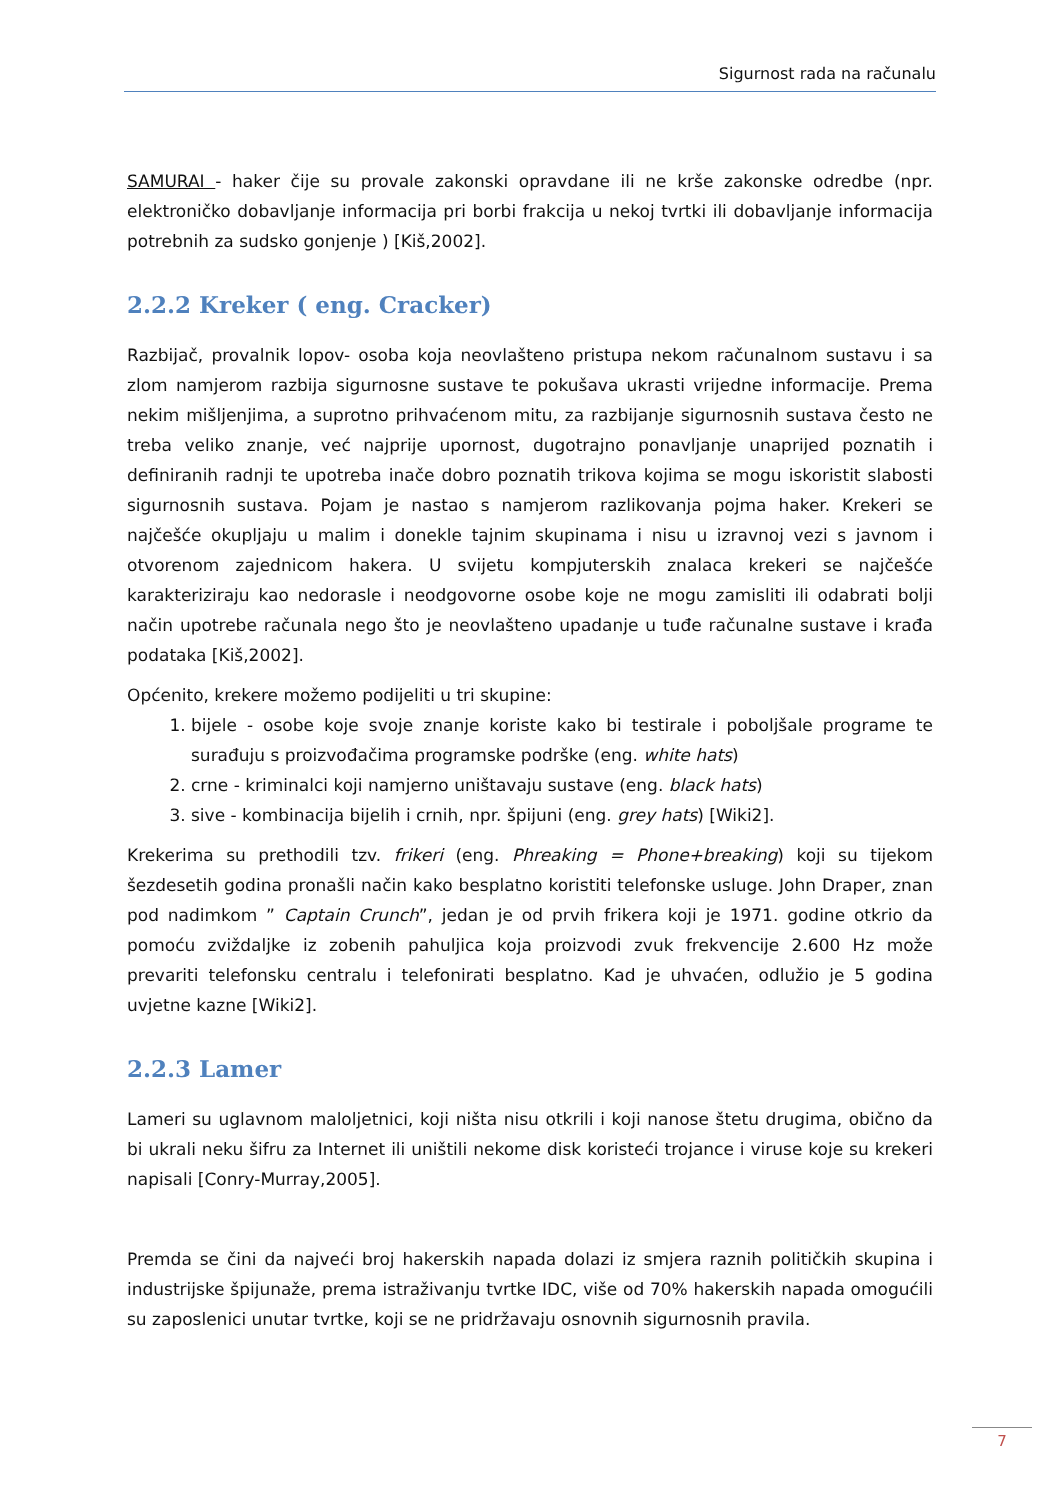Sigurnost rada na računalu
SAMURAI - haker čije su provale zakonski opravdane ili ne krše zakonske odredbe (npr. elektroničko dobavljanje informacija pri borbi frakcija u nekoj tvrtki ili dobavljanje informacija potrebnih za sudsko gonjenje ) [Kiš,2002].
2.2.2 Kreker ( eng. Cracker)
Razbijač, provalnik lopov- osoba koja neovlašteno pristupa nekom računalnom sustavu i sa zlom namjerom razbija sigurnosne sustave te pokušava ukrasti vrijedne informacije. Prema nekim mišljenjima, a suprotno prihvaćenom mitu, za razbijanje sigurnosnih sustava često ne treba veliko znanje, već najprije upornost, dugotrajno ponavljanje unaprijed poznatih i definiranih radnji te upotreba inače dobro poznatih trikova kojima se mogu iskoristit slabosti sigurnosnih sustava. Pojam je nastao s namjerom razlikovanja pojma haker. Krekeri se najčešće okupljaju u malim i donekle tajnim skupinama i nisu u izravnoj vezi s javnom i otvorenom zajednicom hakera. U svijetu kompjuterskih znalaca krekeri se najčešće karakteriziraju kao nedorasle i neodgovorne osobe koje ne mogu zamisliti ili odabrati bolji način upotrebe računala nego što je neovlašteno upadanje u tuđe računalne sustave i krađa podataka [Kiš,2002].
Općenito, krekere možemo podijeliti u tri skupine:
1. bijele - osobe koje svoje znanje koriste kako bi testirale i poboljšale programe te surađuju s proizvođačima programske podrške (eng. white hats)
2. crne - kriminalci koji namjerno uništavaju sustave (eng. black hats)
3. sive - kombinacija bijelih i crnih, npr. špijuni (eng. grey hats) [Wiki2].
Krekerima su prethodili tzv. frikeri (eng. Phreaking = Phone+breaking) koji su tijekom šezdesetih godina pronašli način kako besplatno koristiti telefonske usluge. John Draper, znan pod nadimkom ” Captain Crunch”, jedan je od prvih frikera koji je 1971. godine otkrio da pomoću zviždaljke iz zobenih pahuljica koja proizvodi zvuk frekvencije 2.600 Hz može prevariti telefonsku centralu i telefonirati besplatno. Kad je uhvaćen, odlužio je 5 godina uvjetne kazne [Wiki2].
2.2.3 Lamer
Lameri su uglavnom maloljetnici, koji ništa nisu otkrili i koji nanose štetu drugima, obično da bi ukrali neku šifru za Internet ili uništili nekome disk koristeći trojance i viruse koje su krekeri napisali [Conry-Murray,2005].
Premda se čini da najveći broj hakerskih napada dolazi iz smjera raznih političkih skupina i industrijske špijunaže, prema istraživanju tvrtke IDC, više od 70% hakerskih napada omogućili su zaposlenici unutar tvrtke, koji se ne pridržavaju osnovnih sigurnosnih pravila.
7